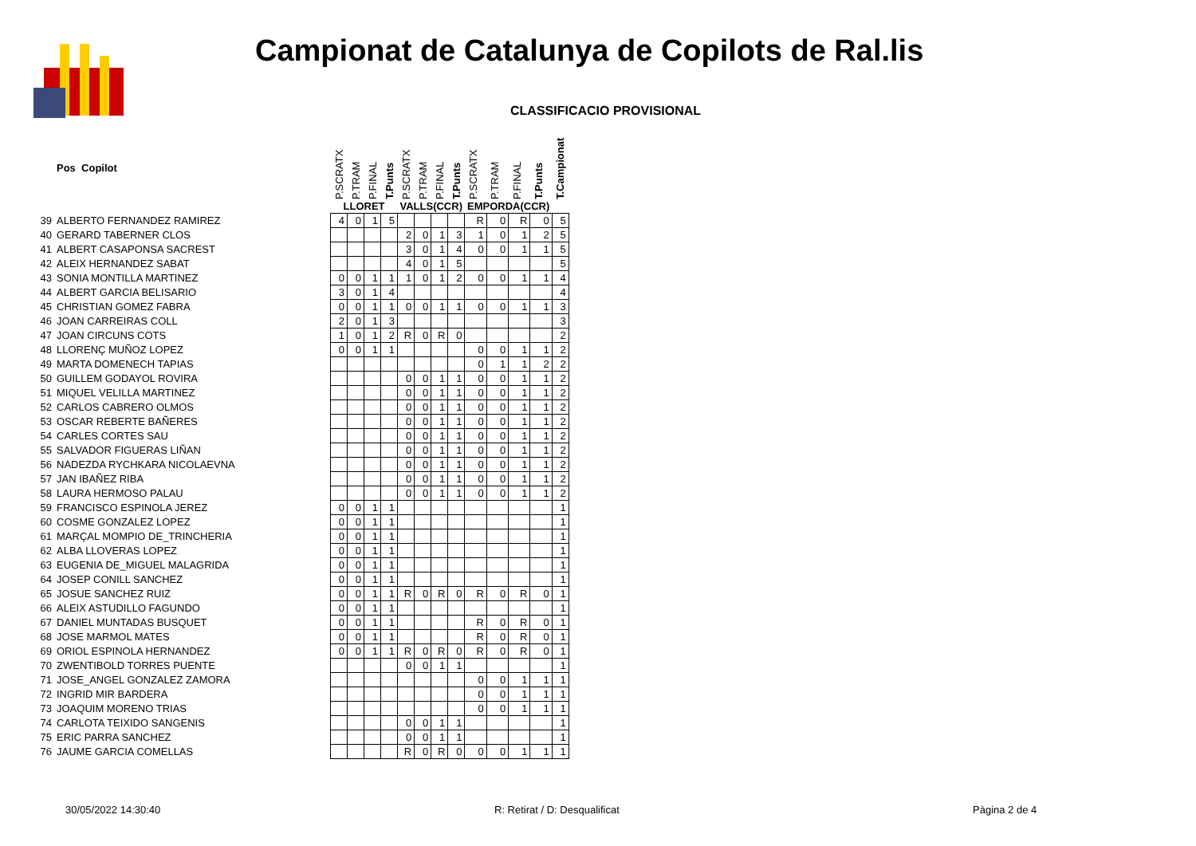Campionat de Catalunya de Copilots de Ral.lis
CLASSIFICACIO PROVISIONAL
| | Pos Copilot | P.SCRATX | P.TRAM | P.FINAL | T.Punts | P.SCRATX | P.TRAM | P.FINAL | T.Punts | P.SCRATX | P.TRAM | P.FINAL | T.Punts | T.Campionat |
| --- | --- | --- | --- | --- | --- | --- | --- | --- | --- | --- | --- | --- | --- | --- |
| | | LLORET | | | | VALLS(CCR) | | | | EMPORDA(CCR) | | | | |
| 39 | ALBERTO FERNANDEZ RAMIREZ | 4 | 0 | 1 | 5 | | | | | R | 0 | R | 0 | 5 |
| 40 | GERARD TABERNER CLOS | | | | | 2 | 0 | 1 | 3 | 1 | 0 | 1 | 2 | 5 |
| 41 | ALBERT CASAPONSA SACREST | | | | | 3 | 0 | 1 | 4 | 0 | 0 | 1 | 1 | 5 |
| 42 | ALEIX HERNANDEZ SABAT | | | | | 4 | 0 | 1 | 5 | | | | | 5 |
| 43 | SONIA MONTILLA MARTINEZ | 0 | 0 | 1 | 1 | 1 | 0 | 1 | 2 | 0 | 0 | 1 | 1 | 4 |
| 44 | ALBERT GARCIA BELISARIO | 3 | 0 | 1 | 4 | | | | | | | | | 4 |
| 45 | CHRISTIAN GOMEZ FABRA | 0 | 0 | 1 | 1 | 0 | 0 | 1 | 1 | 0 | 0 | 1 | 1 | 3 |
| 46 | JOAN CARREIRAS COLL | 2 | 0 | 1 | 3 | | | | | | | | | 3 |
| 47 | JOAN CIRCUNS COTS | 1 | 0 | 1 | 2 | R | 0 | R | 0 | | | | | 2 |
| 48 | LLORENÇ MUÑOZ LOPEZ | 0 | 0 | 1 | 1 | | | | | 0 | 0 | 1 | 1 | 2 |
| 49 | MARTA DOMENECH TAPIAS | | | | | | | | | 0 | 1 | 1 | 2 | 2 |
| 50 | GUILLEM GODAYOL ROVIRA | | | | | 0 | 0 | 1 | 1 | 0 | 0 | 1 | 1 | 2 |
| 51 | MIQUEL VELILLA MARTINEZ | | | | | 0 | 0 | 1 | 1 | 0 | 0 | 1 | 1 | 2 |
| 52 | CARLOS CABRERO OLMOS | | | | | 0 | 0 | 1 | 1 | 0 | 0 | 1 | 1 | 2 |
| 53 | OSCAR REBERTE BAÑERES | | | | | 0 | 0 | 1 | 1 | 0 | 0 | 1 | 1 | 2 |
| 54 | CARLES CORTES SAU | | | | | 0 | 0 | 1 | 1 | 0 | 0 | 1 | 1 | 2 |
| 55 | SALVADOR FIGUERAS LIÑAN | | | | | 0 | 0 | 1 | 1 | 0 | 0 | 1 | 1 | 2 |
| 56 | NADEZDA RYCHKARA NICOLAEVNA | | | | | 0 | 0 | 1 | 1 | 0 | 0 | 1 | 1 | 2 |
| 57 | JAN IBAÑEZ RIBA | | | | | 0 | 0 | 1 | 1 | 0 | 0 | 1 | 1 | 2 |
| 58 | LAURA HERMOSO PALAU | | | | | 0 | 0 | 1 | 1 | 0 | 0 | 1 | 1 | 2 |
| 59 | FRANCISCO ESPINOLA JEREZ | 0 | 0 | 1 | 1 | | | | | | | | | 1 |
| 60 | COSME GONZALEZ LOPEZ | 0 | 0 | 1 | 1 | | | | | | | | | 1 |
| 61 | MARÇAL MOMPIO DE_TRINCHERIA | 0 | 0 | 1 | 1 | | | | | | | | | 1 |
| 62 | ALBA LLOVERAS LOPEZ | 0 | 0 | 1 | 1 | | | | | | | | | 1 |
| 63 | EUGENIA DE_MIGUEL MALAGRIDA | 0 | 0 | 1 | 1 | | | | | | | | | 1 |
| 64 | JOSEP CONILL SANCHEZ | 0 | 0 | 1 | 1 | | | | | | | | | 1 |
| 65 | JOSUE SANCHEZ RUIZ | 0 | 0 | 1 | 1 | R | 0 | R | 0 | R | 0 | R | 0 | 1 |
| 66 | ALEIX ASTUDILLO FAGUNDO | 0 | 0 | 1 | 1 | | | | | | | | | 1 |
| 67 | DANIEL MUNTADAS BUSQUET | 0 | 0 | 1 | 1 | | | | | R | 0 | R | 0 | 1 |
| 68 | JOSE MARMOL MATES | 0 | 0 | 1 | 1 | | | | | R | 0 | R | 0 | 1 |
| 69 | ORIOL ESPINOLA HERNANDEZ | 0 | 0 | 1 | 1 | R | 0 | R | 0 | R | 0 | R | 0 | 1 |
| 70 | ZWENTIBOLD TORRES PUENTE | | | | | 0 | 0 | 1 | 1 | | | | | 1 |
| 71 | JOSE_ANGEL GONZALEZ ZAMORA | | | | | | | | | 0 | 0 | 1 | 1 | 1 |
| 72 | INGRID MIR BARDERA | | | | | | | | | 0 | 0 | 1 | 1 | 1 |
| 73 | JOAQUIM MORENO TRIAS | | | | | | | | | 0 | 0 | 1 | 1 | 1 |
| 74 | CARLOTA TEIXIDO SANGENIS | | | | | 0 | 0 | 1 | 1 | | | | | 1 |
| 75 | ERIC PARRA SANCHEZ | | | | | 0 | 0 | 1 | 1 | | | | | 1 |
| 76 | JAUME GARCIA COMELLAS | | | | | R | 0 | R | 0 | 0 | 0 | 1 | 1 | 1 |
30/05/2022 14:30:40 R: Retirat / D: Desqualificat Pàgina 2 de 4